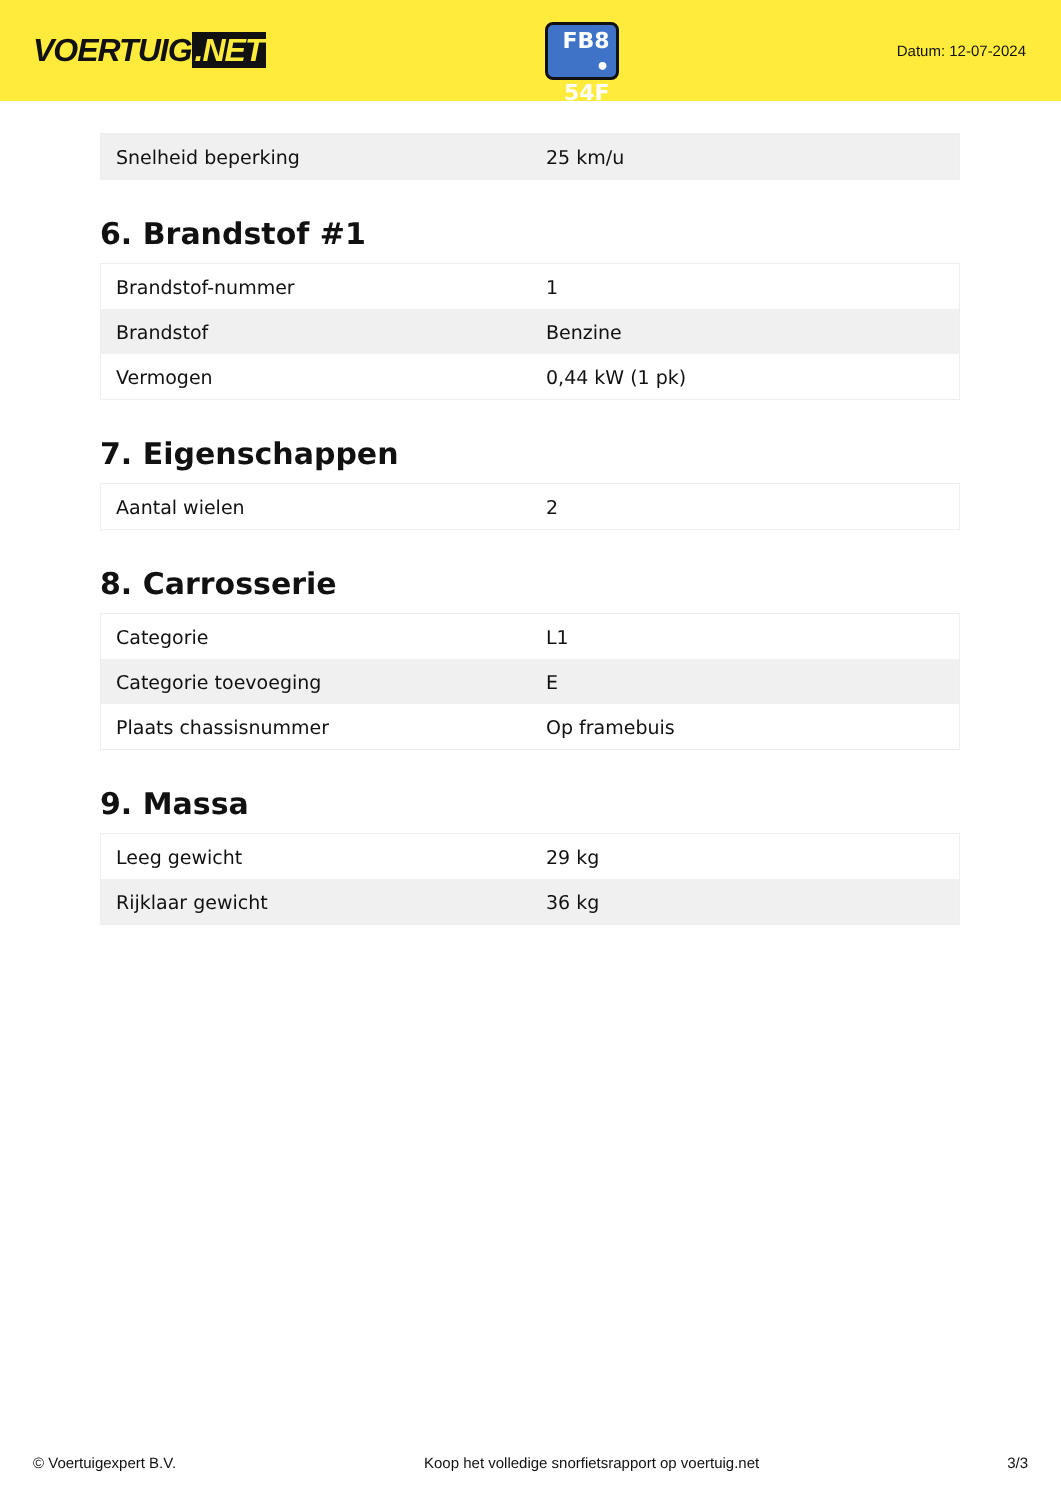VOERTUIG.NET
FB8
• 54F
Datum: 12-07-2024
| Snelheid beperking | 25 km/u |
6. Brandstof #1
| Brandstof-nummer | 1 |
| Brandstof | Benzine |
| Vermogen | 0,44 kW (1 pk) |
7. Eigenschappen
| Aantal wielen | 2 |
8. Carrosserie
| Categorie | L1 |
| Categorie toevoeging | E |
| Plaats chassisnummer | Op framebuis |
9. Massa
| Leeg gewicht | 29 kg |
| Rijklaar gewicht | 36 kg |
© Voertuigexpert B.V. Koop het volledige snorfietsrapport op voertuig.net 3/3